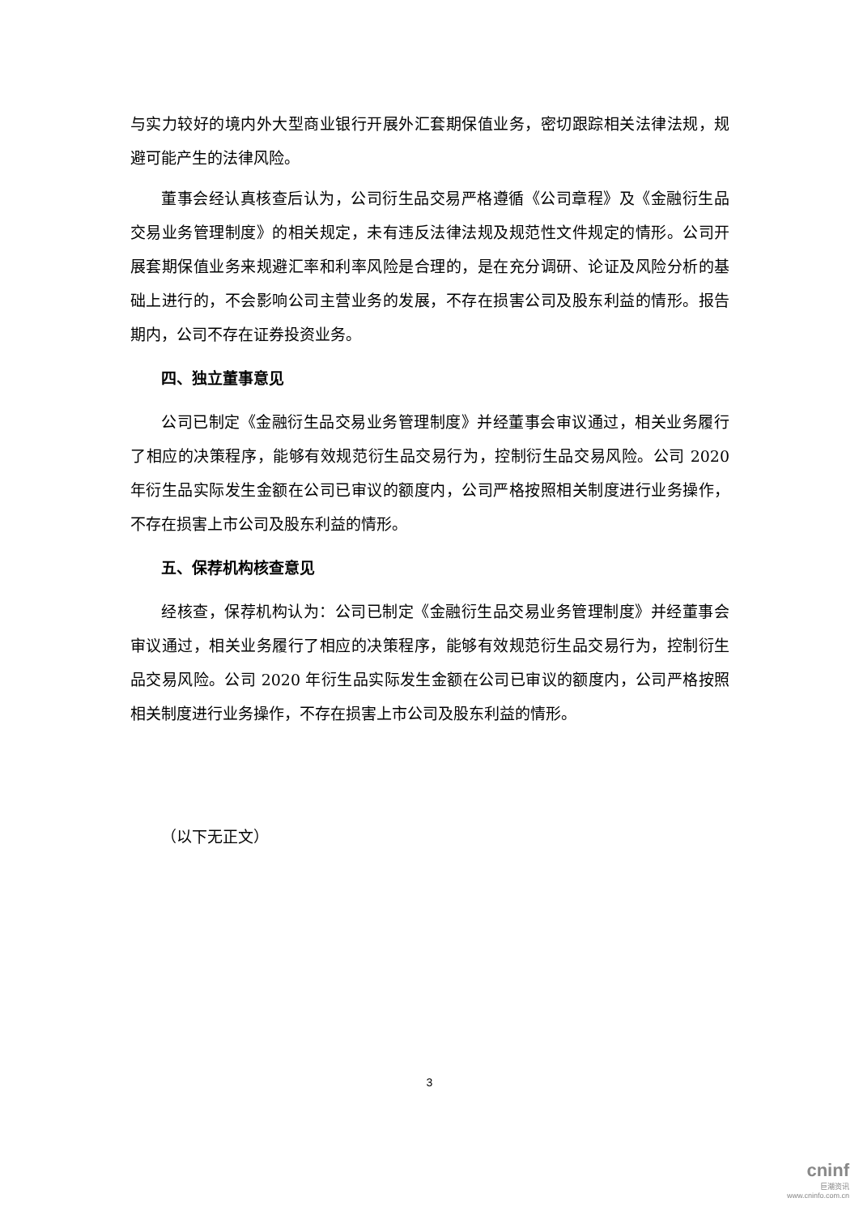与实力较好的境内外大型商业银行开展外汇套期保值业务，密切跟踪相关法律法规，规避可能产生的法律风险。
董事会经认真核查后认为，公司衍生品交易严格遵循《公司章程》及《金融衍生品交易业务管理制度》的相关规定，未有违反法律法规及规范性文件规定的情形。公司开展套期保值业务来规避汇率和利率风险是合理的，是在充分调研、论证及风险分析的基础上进行的，不会影响公司主营业务的发展，不存在损害公司及股东利益的情形。报告期内，公司不存在证券投资业务。
四、独立董事意见
公司已制定《金融衍生品交易业务管理制度》并经董事会审议通过，相关业务履行了相应的决策程序，能够有效规范衍生品交易行为，控制衍生品交易风险。公司 2020 年衍生品实际发生金额在公司已审议的额度内，公司严格按照相关制度进行业务操作，不存在损害上市公司及股东利益的情形。
五、保荐机构核查意见
经核查，保荐机构认为：公司已制定《金融衍生品交易业务管理制度》并经董事会审议通过，相关业务履行了相应的决策程序，能够有效规范衍生品交易行为，控制衍生品交易风险。公司 2020 年衍生品实际发生金额在公司已审议的额度内，公司严格按照相关制度进行业务操作，不存在损害上市公司及股东利益的情形。
（以下无正文）
3
cninf
巨潮资讯
www.cninfo.com.cn